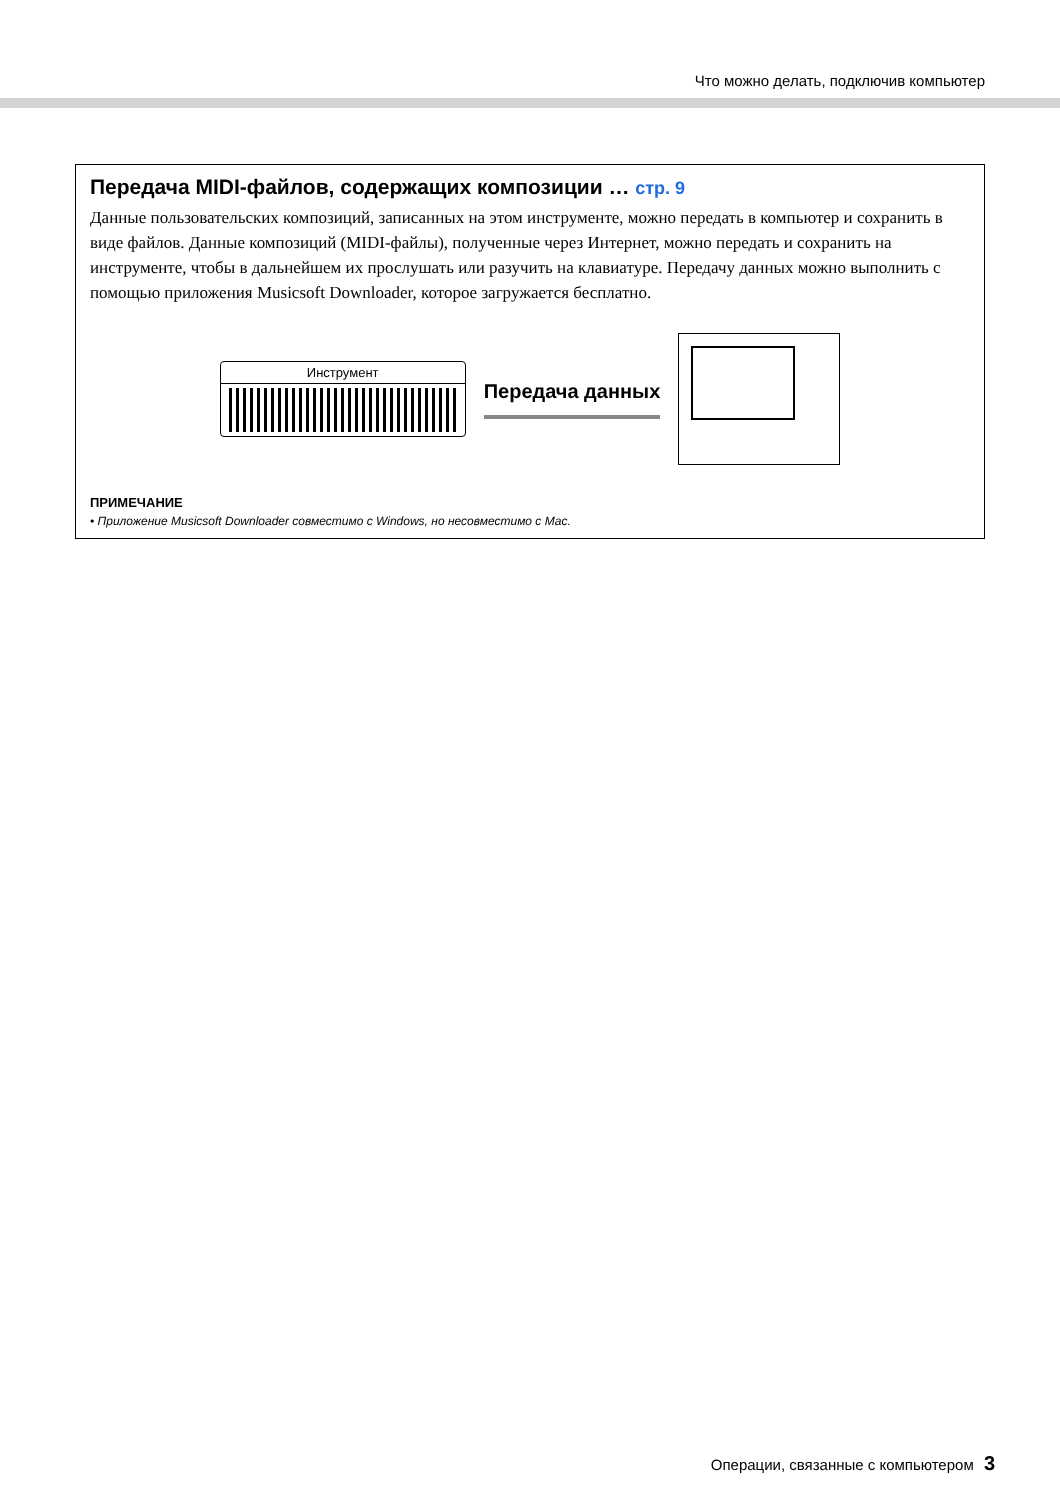Что можно делать, подключив компьютер
Передача MIDI-файлов, содержащих композиции … стр. 9
Данные пользовательских композиций, записанных на этом инструменте, можно передать в компьютер и сохранить в виде файлов. Данные композиций (MIDI-файлы), полученные через Интернет, можно передать и сохранить на инструменте, чтобы в дальнейшем их прослушать или разучить на клавиатуре. Передачу данных можно выполнить с помощью приложения Musicsoft Downloader, которое загружается бесплатно.
Инструмент
Передача данных
ПРИМЕЧАНИЕ
• Приложение Musicsoft Downloader совместимо с Windows, но несовместимо с Mac.
Операции, связанные с компьютером 3